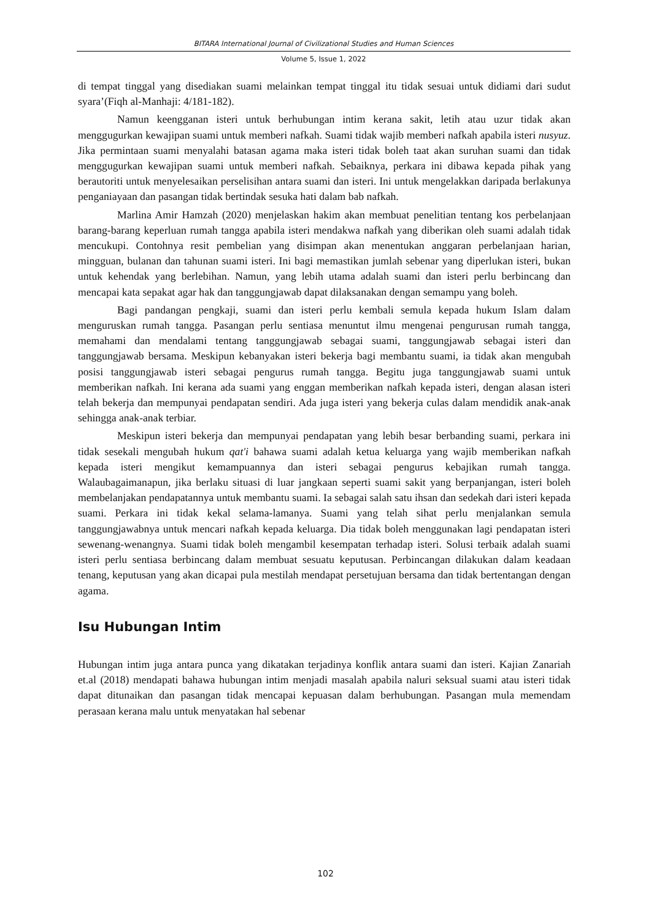BITARA International Journal of Civilizational Studies and Human Sciences
Volume 5, Issue 1, 2022
di tempat tinggal yang disediakan suami melainkan tempat tinggal itu tidak sesuai untuk didiami dari sudut syara’(Fiqh al-Manhaji: 4/181-182).
Namun keengganan isteri untuk berhubungan intim kerana sakit, letih atau uzur tidak akan menggugurkan kewajipan suami untuk memberi nafkah. Suami tidak wajib memberi nafkah apabila isteri nusyuz. Jika permintaan suami menyalahi batasan agama maka isteri tidak boleh taat akan suruhan suami dan tidak menggugurkan kewajipan suami untuk memberi nafkah. Sebaiknya, perkara ini dibawa kepada pihak yang berautoriti untuk menyelesaikan perselisihan antara suami dan isteri. Ini untuk mengelakkan daripada berlakunya penganiayaan dan pasangan tidak bertindak sesuka hati dalam bab nafkah.
Marlina Amir Hamzah (2020) menjelaskan hakim akan membuat penelitian tentang kos perbelanjaan barang-barang keperluan rumah tangga apabila isteri mendakwa nafkah yang diberikan oleh suami adalah tidak mencukupi. Contohnya resit pembelian yang disimpan akan menentukan anggaran perbelanjaan harian, mingguan, bulanan dan tahunan suami isteri. Ini bagi memastikan jumlah sebenar yang diperlukan isteri, bukan untuk kehendak yang berlebihan. Namun, yang lebih utama adalah suami dan isteri perlu berbincang dan mencapai kata sepakat agar hak dan tanggungjawab dapat dilaksanakan dengan semampu yang boleh.
Bagi pandangan pengkaji, suami dan isteri perlu kembali semula kepada hukum Islam dalam menguruskan rumah tangga. Pasangan perlu sentiasa menuntut ilmu mengenai pengurusan rumah tangga, memahami dan mendalami tentang tanggungjawab sebagai suami, tanggungjawab sebagai isteri dan tanggungjawab bersama. Meskipun kebanyakan isteri bekerja bagi membantu suami, ia tidak akan mengubah posisi tanggungjawab isteri sebagai pengurus rumah tangga. Begitu juga tanggungjawab suami untuk memberikan nafkah. Ini kerana ada suami yang enggan memberikan nafkah kepada isteri, dengan alasan isteri telah bekerja dan mempunyai pendapatan sendiri. Ada juga isteri yang bekerja culas dalam mendidik anak-anak sehingga anak-anak terbiar.
Meskipun isteri bekerja dan mempunyai pendapatan yang lebih besar berbanding suami, perkara ini tidak sesekali mengubah hukum qat'i bahawa suami adalah ketua keluarga yang wajib memberikan nafkah kepada isteri mengikut kemampuannya dan isteri sebagai pengurus kebajikan rumah tangga. Walaubagaimanapun, jika berlaku situasi di luar jangkaan seperti suami sakit yang berpanjangan, isteri boleh membelanjakan pendapatannya untuk membantu suami. Ia sebagai salah satu ihsan dan sedekah dari isteri kepada suami. Perkara ini tidak kekal selama-lamanya. Suami yang telah sihat perlu menjalankan semula tanggungjawabnya untuk mencari nafkah kepada keluarga. Dia tidak boleh menggunakan lagi pendapatan isteri sewenang-wenangnya. Suami tidak boleh mengambil kesempatan terhadap isteri. Solusi terbaik adalah suami isteri perlu sentiasa berbincang dalam membuat sesuatu keputusan. Perbincangan dilakukan dalam keadaan tenang, keputusan yang akan dicapai pula mestilah mendapat persetujuan bersama dan tidak bertentangan dengan agama.
Isu Hubungan Intim
Hubungan intim juga antara punca yang dikatakan terjadinya konflik antara suami dan isteri. Kajian Zanariah et.al (2018) mendapati bahawa hubungan intim menjadi masalah apabila naluri seksual suami atau isteri tidak dapat ditunaikan dan pasangan tidak mencapai kepuasan dalam berhubungan. Pasangan mula memendam perasaan kerana malu untuk menyatakan hal sebenar
102